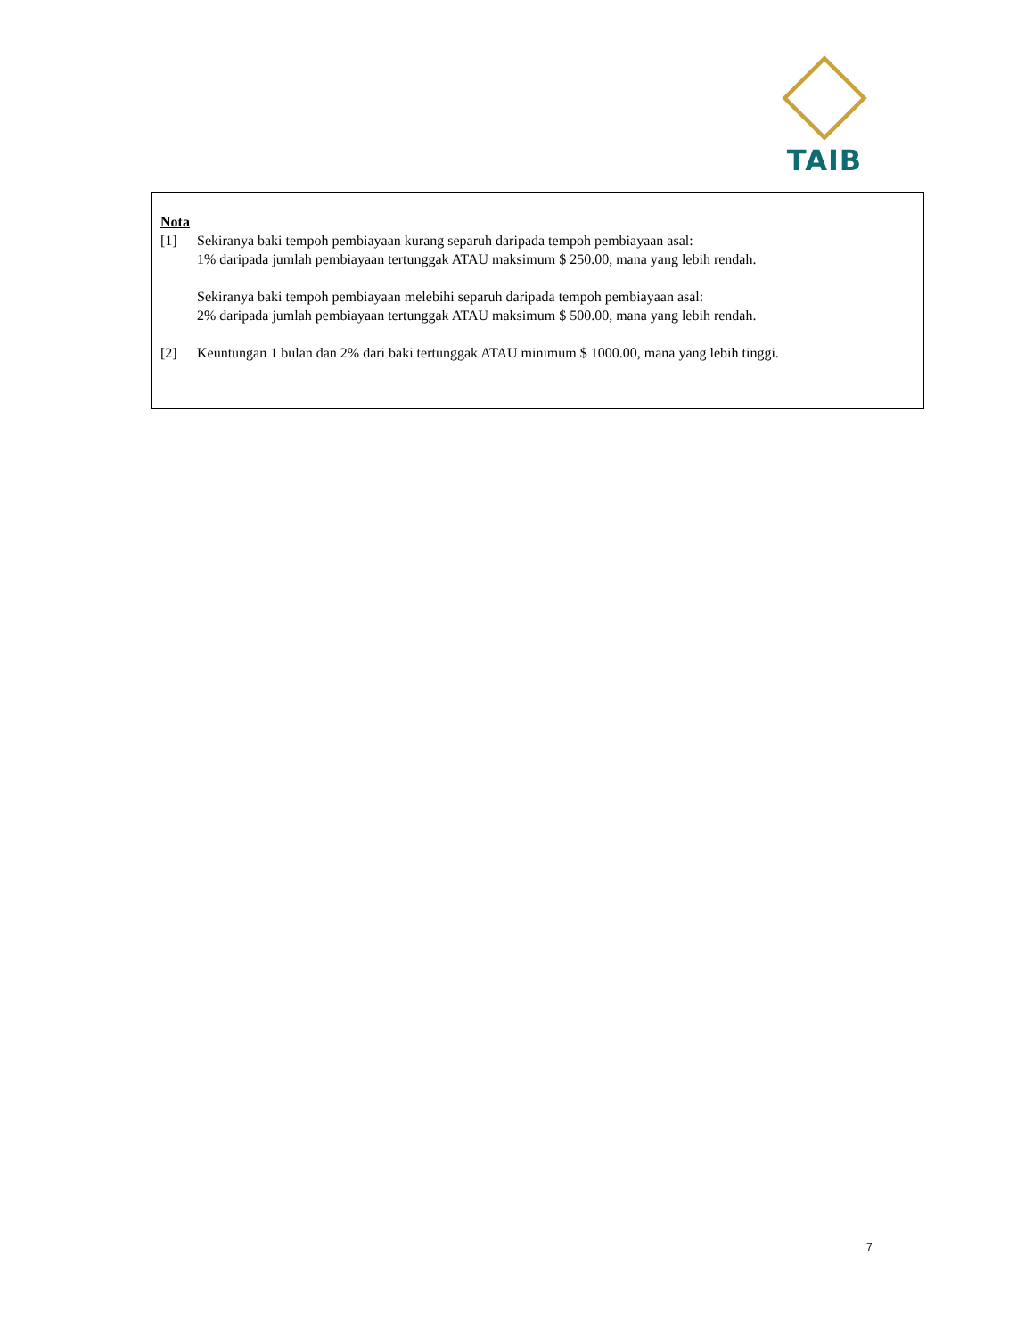TAIB
Nota
[1] Sekiranya baki tempoh pembiayaan kurang separuh daripada tempoh pembiayaan asal:
1% daripada jumlah pembiayaan tertunggak ATAU maksimum $ 250.00, mana yang lebih rendah.
Sekiranya baki tempoh pembiayaan melebihi separuh daripada tempoh pembiayaan asal:
2% daripada jumlah pembiayaan tertunggak ATAU maksimum $ 500.00, mana yang lebih rendah.
[2] Keuntungan 1 bulan dan 2% dari baki tertunggak ATAU minimum $ 1000.00, mana yang lebih tinggi.
7